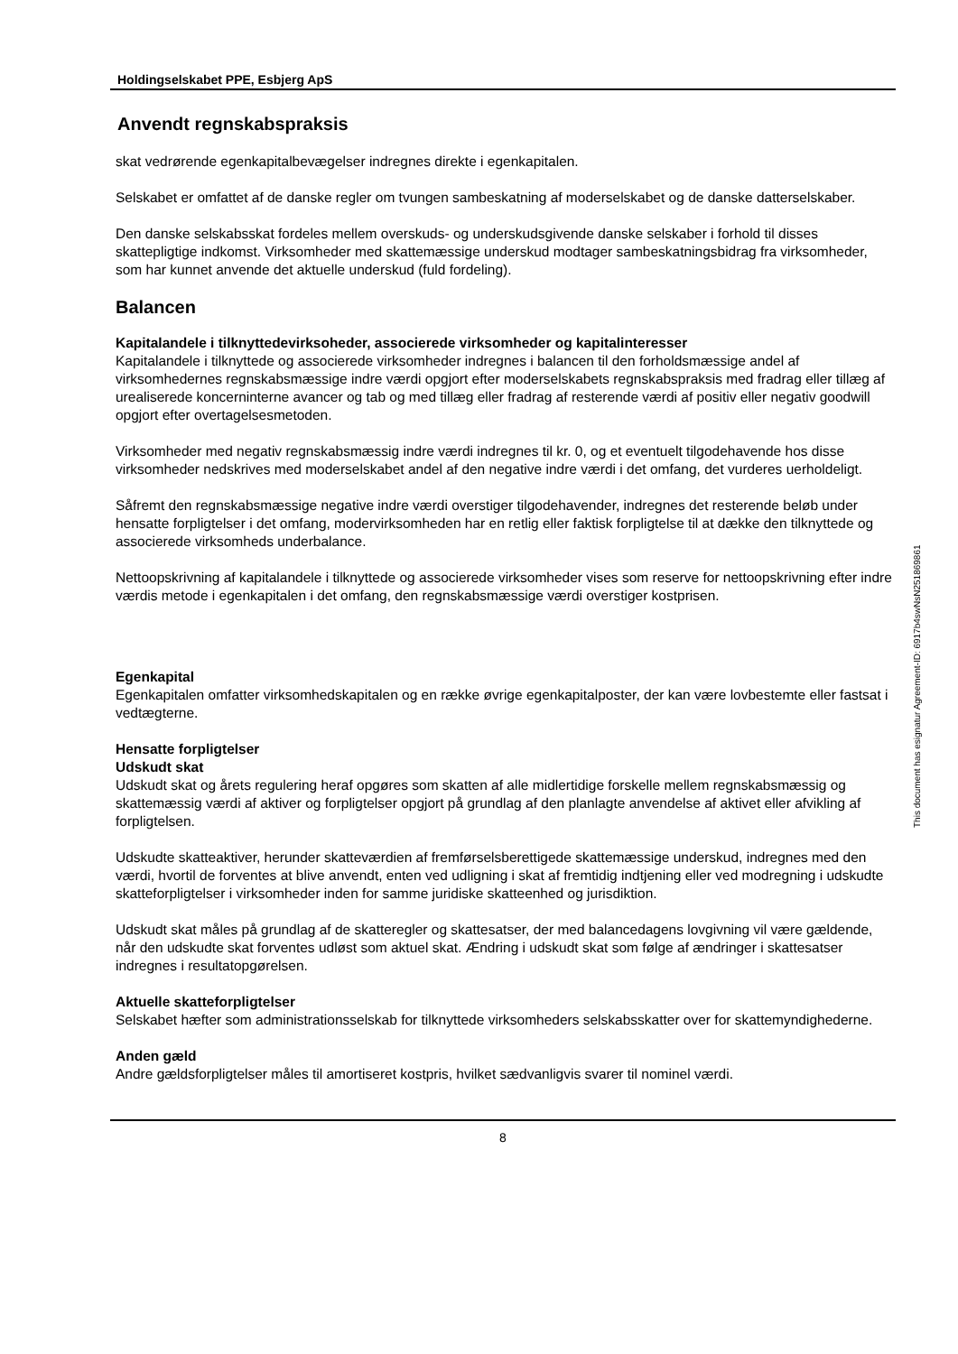Holdingselskabet PPE, Esbjerg ApS
Anvendt regnskabspraksis
skat vedrørende egenkapitalbevægelser indregnes direkte i egenkapitalen.
Selskabet er omfattet af de danske regler om tvungen sambeskatning af moderselskabet og de danske datterselskaber.
Den danske selskabsskat fordeles mellem overskuds- og underskudsgivende danske selskaber i forhold til disses skattepligtige indkomst. Virksomheder med skattemæssige underskud modtager sambeskatningsbidrag fra virksomheder, som har kunnet anvende det aktuelle underskud (fuld fordeling).
Balancen
Kapitalandele i tilknyttedevirksoheder, associerede virksomheder og kapitalinteresser
Kapitalandele i tilknyttede og associerede virksomheder indregnes i balancen til den forholdsmæssige andel af virksomhedernes regnskabsmæssige indre værdi opgjort efter moderselskabets regnskabspraksis med fradrag eller tillæg af urealiserede koncerninterne avancer og tab og med tillæg eller fradrag af resterende værdi af positiv eller negativ goodwill opgjort efter overtagelsesmetoden.
Virksomheder med negativ regnskabsmæssig indre værdi indregnes til kr. 0, og et eventuelt tilgodehavende hos disse virksomheder nedskrives med moderselskabet andel af den negative indre værdi i det omfang, det vurderes uerholdeligt.
Såfremt den regnskabsmæssige negative indre værdi overstiger tilgodehavender, indregnes det resterende beløb under hensatte forpligtelser i det omfang, modervirksomheden har en retlig eller faktisk forpligtelse til at dække den tilknyttede og associerede virksomheds underbalance.
Nettoopskrivning af kapitalandele i tilknyttede og associerede virksomheder vises som reserve for nettoopskrivning efter indre værdis metode i egenkapitalen i det omfang, den regnskabsmæssige værdi overstiger kostprisen.
Egenkapital
Egenkapitalen omfatter virksomhedskapitalen og en række øvrige egenkapitalposter, der kan være lovbestemte eller fastsat i vedtægterne.
Hensatte forpligtelser
Udskudt skat
Udskudt skat og årets regulering heraf opgøres som skatten af alle midlertidige forskelle mellem regnskabsmæssig og skattemæssig værdi af aktiver og forpligtelser opgjort på grundlag af den planlagte anvendelse af aktivet eller afvikling af forpligtelsen.
Udskudte skatteaktiver, herunder skatteværdien af fremførselsberettigede skattemæssige underskud, indregnes med den værdi, hvortil de forventes at blive anvendt, enten ved udligning i skat af fremtidig indtjening eller ved modregning i udskudte skatteforpligtelser i virksomheder inden for samme juridiske skatteenhed og jurisdiktion.
Udskudt skat måles på grundlag af de skatteregler og skattesatser, der med balancedagens lovgivning vil være gældende, når den udskudte skat forventes udløst som aktuel skat. Ændring i udskudt skat som følge af ændringer i skattesatser indregnes i resultatopgørelsen.
Aktuelle skatteforpligtelser
Selskabet hæfter som administrationsselskab for tilknyttede virksomheders selskabsskatter over for skattemyndighederne.
Anden gæld
Andre gældsforpligtelser måles til amortiseret kostpris, hvilket sædvanligvis svarer til nominel værdi.
8
This document has esignatur Agreement-ID: 6917b4swNsN251869861